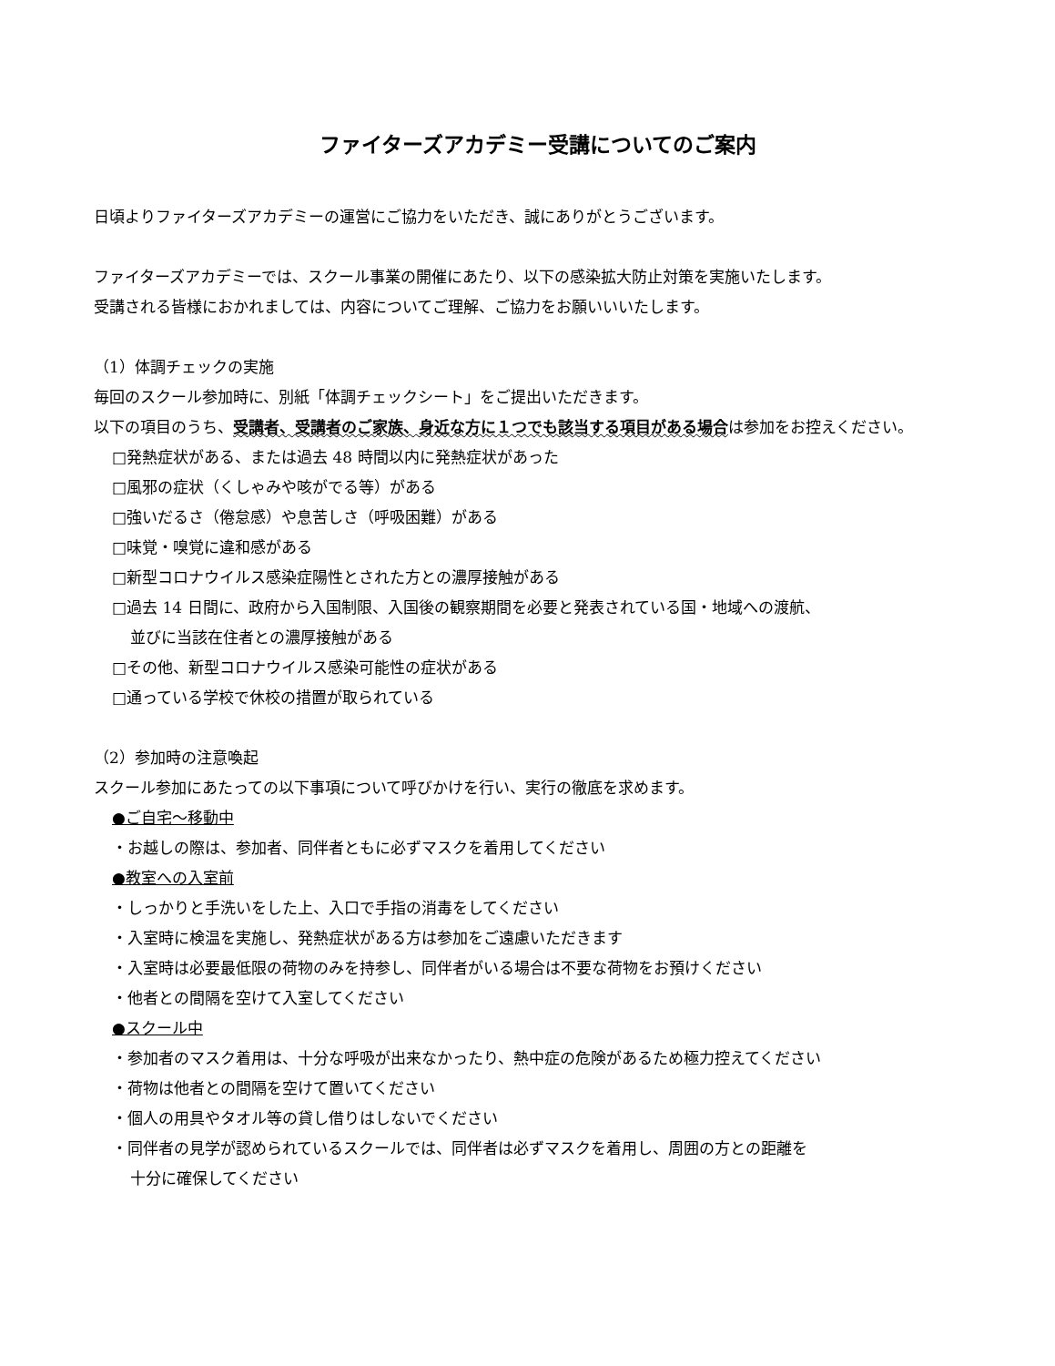ファイターズアカデミー受講についてのご案内
日頃よりファイターズアカデミーの運営にご協力をいただき、誠にありがとうございます。
ファイターズアカデミーでは、スクール事業の開催にあたり、以下の感染拡大防止対策を実施いたします。
受講される皆様におかれましては、内容についてご理解、ご協力をお願いいいたします。
（1）体調チェックの実施
毎回のスクール参加時に、別紙「体調チェックシート」をご提出いただきます。
以下の項目のうち、受講者、受講者のご家族、身近な方に１つでも該当する項目がある場合は参加をお控えください。
□発熱症状がある、または過去 48 時間以内に発熱症状があった
□風邪の症状（くしゃみや咳がでる等）がある
□強いだるさ（倦怠感）や息苦しさ（呼吸困難）がある
□味覚・嗅覚に違和感がある
□新型コロナウイルス感染症陽性とされた方との濃厚接触がある
□過去 14 日間に、政府から入国制限、入国後の観察期間を必要と発表されている国・地域への渡航、
並びに当該在住者との濃厚接触がある
□その他、新型コロナウイルス感染可能性の症状がある
□通っている学校で休校の措置が取られている
（2）参加時の注意喚起
スクール参加にあたっての以下事項について呼びかけを行い、実行の徹底を求めます。
●ご自宅～移動中
・お越しの際は、参加者、同伴者ともに必ずマスクを着用してください
●教室への入室前
・しっかりと手洗いをした上、入口で手指の消毒をしてください
・入室時に検温を実施し、発熱症状がある方は参加をご遠慮いただきます
・入室時は必要最低限の荷物のみを持参し、同伴者がいる場合は不要な荷物をお預けください
・他者との間隔を空けて入室してください
●スクール中
・参加者のマスク着用は、十分な呼吸が出来なかったり、熱中症の危険があるため極力控えてください
・荷物は他者との間隔を空けて置いてください
・個人の用具やタオル等の貸し借りはしないでください
・同伴者の見学が認められているスクールでは、同伴者は必ずマスクを着用し、周囲の方との距離を
十分に確保してください